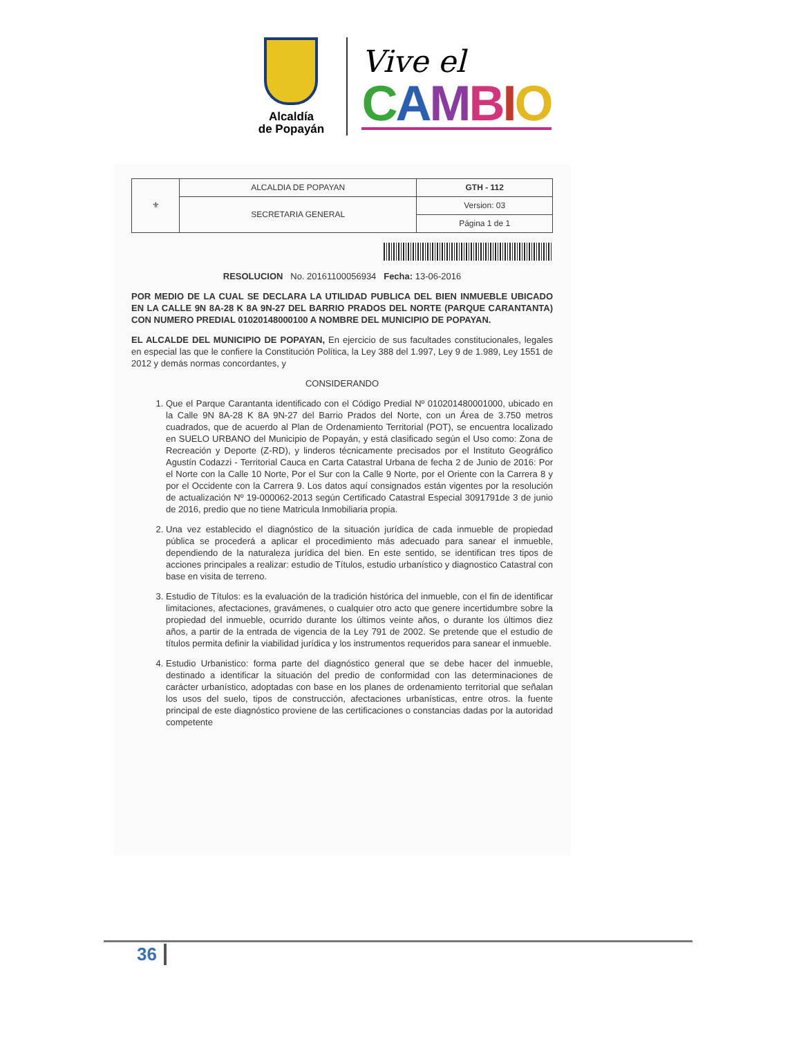Alcaldía
de Popayán
Vive el
CAMBIO
| ⚜ | ALCALDIA DE POPAYAN | GTH - 112 |
| | SECRETARIA GENERAL | Version: 03 |
| | | Página 1 de 1 |
RESOLUCION No. 20161100056934 Fecha: 13-06-2016
POR MEDIO DE LA CUAL SE DECLARA LA UTILIDAD PUBLICA DEL BIEN INMUEBLE UBICADO EN LA CALLE 9N 8A-28 K 8A 9N-27 DEL BARRIO PRADOS DEL NORTE (PARQUE CARANTANTA) CON NUMERO PREDIAL 01020148000100 A NOMBRE DEL MUNICIPIO DE POPAYAN.
EL ALCALDE DEL MUNICIPIO DE POPAYAN, En ejercicio de sus facultades constitucionales, legales en especial las que le confiere la Constitución Política, la Ley 388 del 1.997, Ley 9 de 1.989, Ley 1551 de 2012 y demás normas concordantes, y
CONSIDERANDO
1. Que el Parque Carantanta identificado con el Código Predial Nº 010201480001000, ubicado en la Calle 9N 8A-28 K 8A 9N-27 del Barrio Prados del Norte, con un Área de 3.750 metros cuadrados, que de acuerdo al Plan de Ordenamiento Territorial (POT), se encuentra localizado en SUELO URBANO del Municipio de Popayán, y está clasificado según el Uso como: Zona de Recreación y Deporte (Z-RD), y linderos técnicamente precisados por el Instituto Geográfico Agustín Codazzi - Territorial Cauca en Carta Catastral Urbana de fecha 2 de Junio de 2016: Por el Norte con la Calle 10 Norte, Por el Sur con la Calle 9 Norte, por el Oriente con la Carrera 8 y por el Occidente con la Carrera 9. Los datos aquí consignados están vigentes por la resolución de actualización Nº 19-000062-2013 según Certificado Catastral Especial 3091791de 3 de junio de 2016, predio que no tiene Matricula Inmobiliaria propia.
2. Una vez establecido el diagnóstico de la situación jurídica de cada inmueble de propiedad pública se procederá a aplicar el procedimiento más adecuado para sanear el inmueble, dependiendo de la naturaleza jurídica del bien. En este sentido, se identifican tres tipos de acciones principales a realizar: estudio de Títulos, estudio urbanístico y diagnostico Catastral con base en visita de terreno.
3. Estudio de Títulos: es la evaluación de la tradición histórica del inmueble, con el fin de identificar limitaciones, afectaciones, gravámenes, o cualquier otro acto que genere incertidumbre sobre la propiedad del inmueble, ocurrido durante los últimos veinte años, o durante los últimos diez años, a partir de la entrada de vigencia de la Ley 791 de 2002. Se pretende que el estudio de títulos permita definir la viabilidad jurídica y los instrumentos requeridos para sanear el inmueble.
4. Estudio Urbanistico: forma parte del diagnóstico general que se debe hacer del inmueble, destinado a identificar la situación del predio de conformidad con las determinaciones de carácter urbanístico, adoptadas con base en los planes de ordenamiento territorial que señalan los usos del suelo, tipos de construcción, afectaciones urbanísticas, entre otros. la fuente principal de este diagnóstico proviene de las certificaciones o constancias dadas por la autoridad competente
36